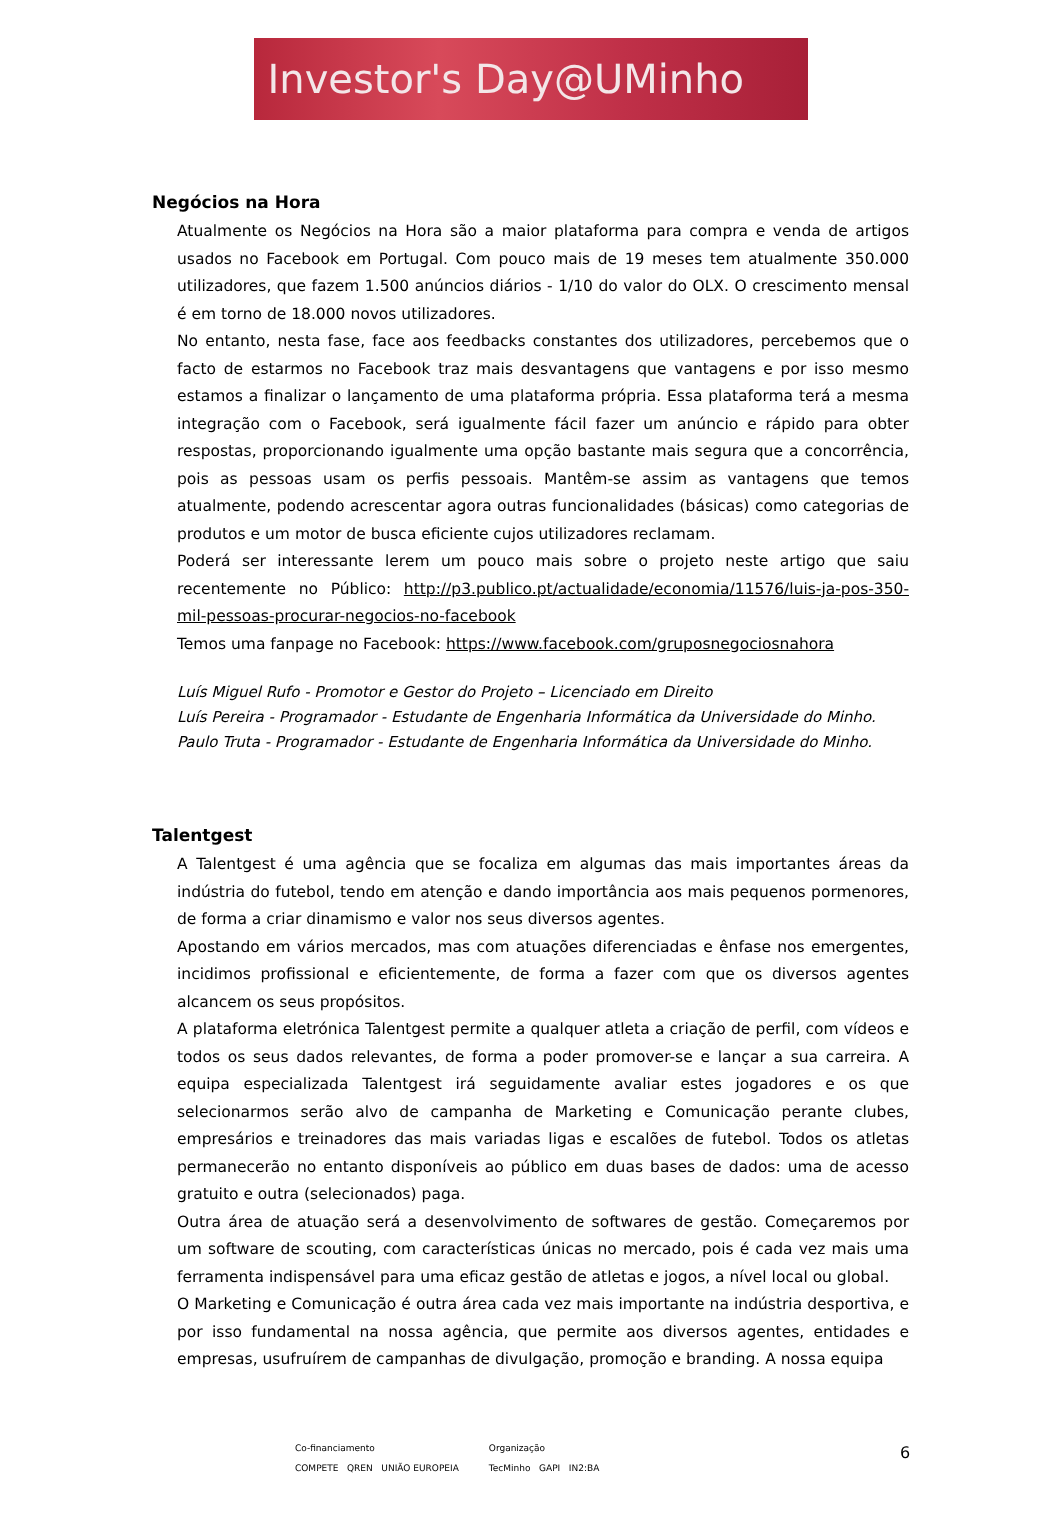Investor's Day@UMinho
Negócios na Hora
Atualmente os Negócios na Hora são a maior plataforma para compra e venda de artigos usados no Facebook em Portugal. Com pouco mais de 19 meses tem atualmente 350.000 utilizadores, que fazem 1.500 anúncios diários - 1/10 do valor do OLX. O crescimento mensal é em torno de 18.000 novos utilizadores.
No entanto, nesta fase, face aos feedbacks constantes dos utilizadores, percebemos que o facto de estarmos no Facebook traz mais desvantagens que vantagens e por isso mesmo estamos a finalizar o lançamento de uma plataforma própria. Essa plataforma terá a mesma integração com o Facebook, será igualmente fácil fazer um anúncio e rápido para obter respostas, proporcionando igualmente uma opção bastante mais segura que a concorrência, pois as pessoas usam os perfis pessoais. Mantêm-se assim as vantagens que temos atualmente, podendo acrescentar agora outras funcionalidades (básicas) como categorias de produtos e um motor de busca eficiente cujos utilizadores reclamam.
Poderá ser interessante lerem um pouco mais sobre o projeto neste artigo que saiu recentemente no Público: http://p3.publico.pt/actualidade/economia/11576/luis-ja-pos-350-mil-pessoas-procurar-negocios-no-facebook
Temos uma fanpage no Facebook: https://www.facebook.com/gruposnegociosnahora
Luís Miguel Rufo - Promotor e Gestor do Projeto – Licenciado em Direito
Luís Pereira - Programador - Estudante de Engenharia Informática da Universidade do Minho.
Paulo Truta - Programador - Estudante de Engenharia Informática da Universidade do Minho.
Talentgest
A Talentgest é uma agência que se focaliza em algumas das mais importantes áreas da indústria do futebol, tendo em atenção e dando importância aos mais pequenos pormenores, de forma a criar dinamismo e valor nos seus diversos agentes.
Apostando em vários mercados, mas com atuações diferenciadas e ênfase nos emergentes, incidimos profissional e eficientemente, de forma a fazer com que os diversos agentes alcancem os seus propósitos.
A plataforma eletrónica Talentgest permite a qualquer atleta a criação de perfil, com vídeos e todos os seus dados relevantes, de forma a poder promover-se e lançar a sua carreira. A equipa especializada Talentgest irá seguidamente avaliar estes jogadores e os que selecionarmos serão alvo de campanha de Marketing e Comunicação perante clubes, empresários e treinadores das mais variadas ligas e escalões de futebol. Todos os atletas permanecerão no entanto disponíveis ao público em duas bases de dados: uma de acesso gratuito e outra (selecionados) paga.
Outra área de atuação será a desenvolvimento de softwares de gestão. Começaremos por um software de scouting, com características únicas no mercado, pois é cada vez mais uma ferramenta indispensável para uma eficaz gestão de atletas e jogos, a nível local ou global.
O Marketing e Comunicação é outra área cada vez mais importante na indústria desportiva, e por isso fundamental na nossa agência, que permite aos diversos agentes, entidades e empresas, usufruírem de campanhas de divulgação, promoção e branding. A nossa equipa
Co-financiamento
COMPETE QREN UNIÃO EUROPEIA
Organização
TecMinho GAPI IN2:BA
6